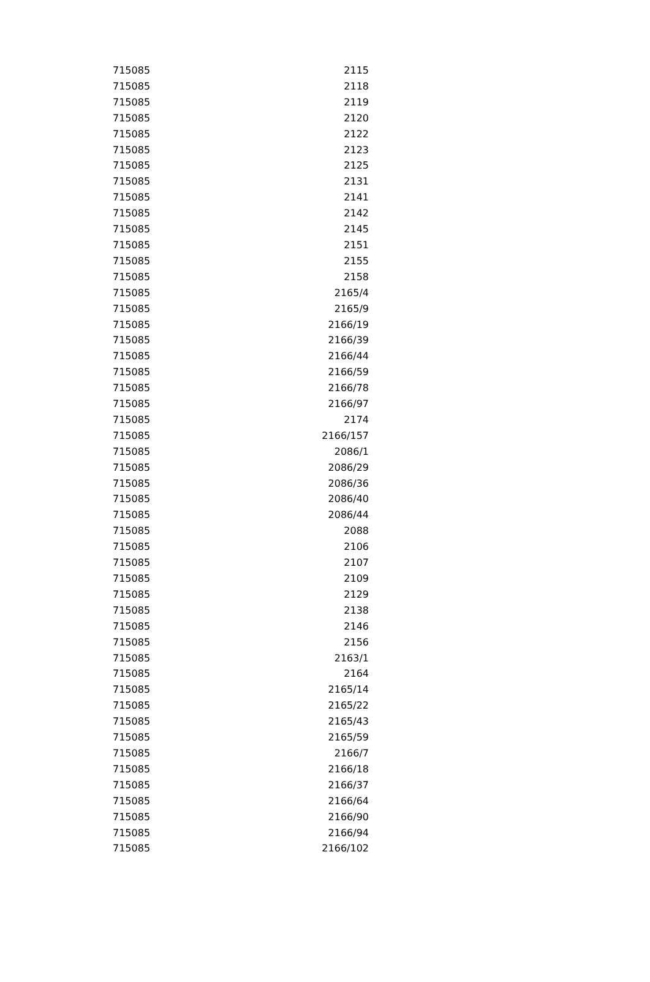| 715085 | 2115 |
| 715085 | 2118 |
| 715085 | 2119 |
| 715085 | 2120 |
| 715085 | 2122 |
| 715085 | 2123 |
| 715085 | 2125 |
| 715085 | 2131 |
| 715085 | 2141 |
| 715085 | 2142 |
| 715085 | 2145 |
| 715085 | 2151 |
| 715085 | 2155 |
| 715085 | 2158 |
| 715085 | 2165/4 |
| 715085 | 2165/9 |
| 715085 | 2166/19 |
| 715085 | 2166/39 |
| 715085 | 2166/44 |
| 715085 | 2166/59 |
| 715085 | 2166/78 |
| 715085 | 2166/97 |
| 715085 | 2174 |
| 715085 | 2166/157 |
| 715085 | 2086/1 |
| 715085 | 2086/29 |
| 715085 | 2086/36 |
| 715085 | 2086/40 |
| 715085 | 2086/44 |
| 715085 | 2088 |
| 715085 | 2106 |
| 715085 | 2107 |
| 715085 | 2109 |
| 715085 | 2129 |
| 715085 | 2138 |
| 715085 | 2146 |
| 715085 | 2156 |
| 715085 | 2163/1 |
| 715085 | 2164 |
| 715085 | 2165/14 |
| 715085 | 2165/22 |
| 715085 | 2165/43 |
| 715085 | 2165/59 |
| 715085 | 2166/7 |
| 715085 | 2166/18 |
| 715085 | 2166/37 |
| 715085 | 2166/64 |
| 715085 | 2166/90 |
| 715085 | 2166/94 |
| 715085 | 2166/102 |